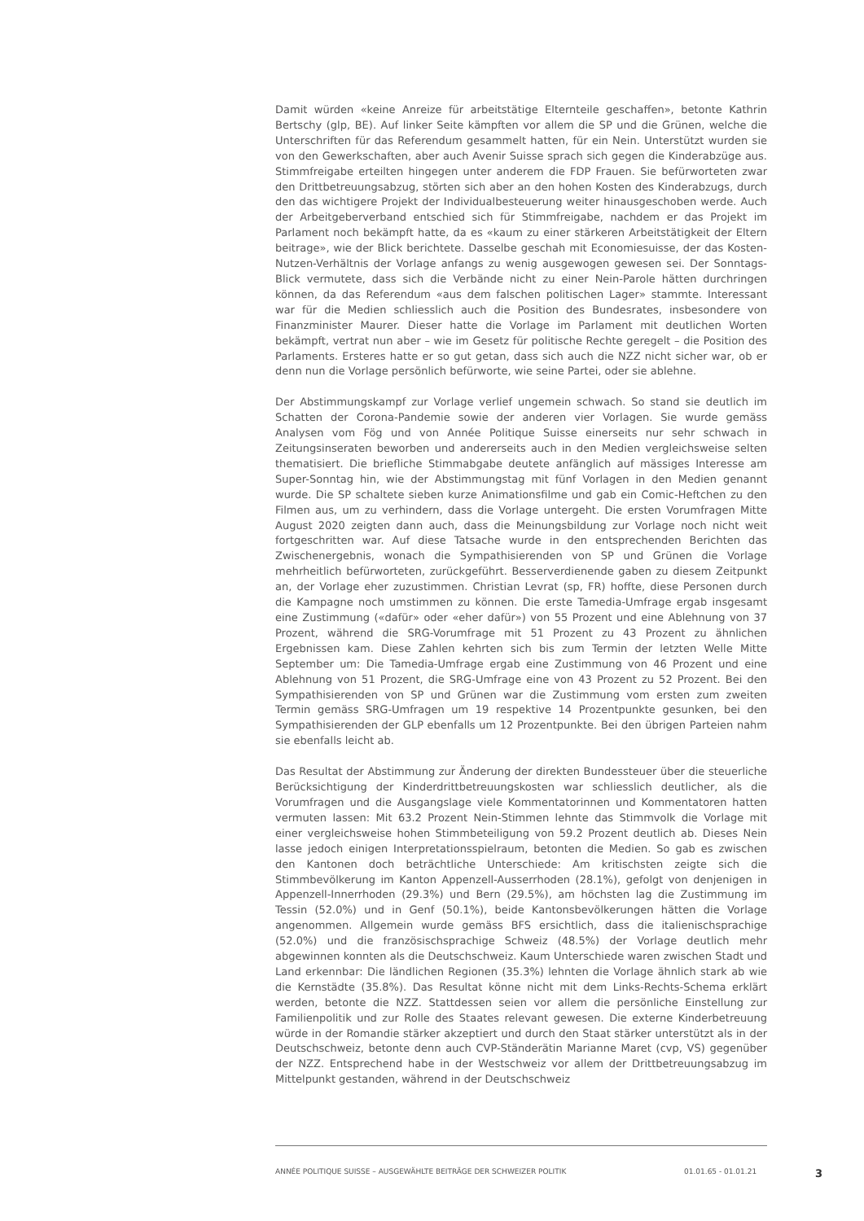Damit würden «keine Anreize für arbeitstätige Elternteile geschaffen», betonte Kathrin Bertschy (glp, BE). Auf linker Seite kämpften vor allem die SP und die Grünen, welche die Unterschriften für das Referendum gesammelt hatten, für ein Nein. Unterstützt wurden sie von den Gewerkschaften, aber auch Avenir Suisse sprach sich gegen die Kinderabzüge aus. Stimmfreigabe erteilten hingegen unter anderem die FDP Frauen. Sie befürworteten zwar den Drittbetreuungsabzug, störten sich aber an den hohen Kosten des Kinderabzugs, durch den das wichtigere Projekt der Individualbesteuerung weiter hinausgeschoben werde. Auch der Arbeitgeberverband entschied sich für Stimmfreigabe, nachdem er das Projekt im Parlament noch bekämpft hatte, da es «kaum zu einer stärkeren Arbeitstätigkeit der Eltern beitrage», wie der Blick berichtete. Dasselbe geschah mit Economiesuisse, der das Kosten-Nutzen-Verhältnis der Vorlage anfangs zu wenig ausgewogen gewesen sei. Der Sonntags-Blick vermutete, dass sich die Verbände nicht zu einer Nein-Parole hätten durchringen können, da das Referendum «aus dem falschen politischen Lager» stammte. Interessant war für die Medien schliesslich auch die Position des Bundesrates, insbesondere von Finanzminister Maurer. Dieser hatte die Vorlage im Parlament mit deutlichen Worten bekämpft, vertrat nun aber – wie im Gesetz für politische Rechte geregelt – die Position des Parlaments. Ersteres hatte er so gut getan, dass sich auch die NZZ nicht sicher war, ob er denn nun die Vorlage persönlich befürworte, wie seine Partei, oder sie ablehne.
Der Abstimmungskampf zur Vorlage verlief ungemein schwach. So stand sie deutlich im Schatten der Corona-Pandemie sowie der anderen vier Vorlagen. Sie wurde gemäss Analysen vom Fög und von Année Politique Suisse einerseits nur sehr schwach in Zeitungsinseraten beworben und andererseits auch in den Medien vergleichsweise selten thematisiert. Die briefliche Stimmabgabe deutete anfänglich auf mässiges Interesse am Super-Sonntag hin, wie der Abstimmungstag mit fünf Vorlagen in den Medien genannt wurde. Die SP schaltete sieben kurze Animationsfilme und gab ein Comic-Heftchen zu den Filmen aus, um zu verhindern, dass die Vorlage untergeht. Die ersten Vorumfragen Mitte August 2020 zeigten dann auch, dass die Meinungsbildung zur Vorlage noch nicht weit fortgeschritten war. Auf diese Tatsache wurde in den entsprechenden Berichten das Zwischenergebnis, wonach die Sympathisierenden von SP und Grünen die Vorlage mehrheitlich befürworteten, zurückgeführt. Besserverdienende gaben zu diesem Zeitpunkt an, der Vorlage eher zuzustimmen. Christian Levrat (sp, FR) hoffte, diese Personen durch die Kampagne noch umstimmen zu können. Die erste Tamedia-Umfrage ergab insgesamt eine Zustimmung («dafür» oder «eher dafür») von 55 Prozent und eine Ablehnung von 37 Prozent, während die SRG-Vorumfrage mit 51 Prozent zu 43 Prozent zu ähnlichen Ergebnissen kam. Diese Zahlen kehrten sich bis zum Termin der letzten Welle Mitte September um: Die Tamedia-Umfrage ergab eine Zustimmung von 46 Prozent und eine Ablehnung von 51 Prozent, die SRG-Umfrage eine von 43 Prozent zu 52 Prozent. Bei den Sympathisierenden von SP und Grünen war die Zustimmung vom ersten zum zweiten Termin gemäss SRG-Umfragen um 19 respektive 14 Prozentpunkte gesunken, bei den Sympathisierenden der GLP ebenfalls um 12 Prozentpunkte. Bei den übrigen Parteien nahm sie ebenfalls leicht ab.
Das Resultat der Abstimmung zur Änderung der direkten Bundessteuer über die steuerliche Berücksichtigung der Kinderdrittbetreuungskosten war schliesslich deutlicher, als die Vorumfragen und die Ausgangslage viele Kommentatorinnen und Kommentatoren hatten vermuten lassen: Mit 63.2 Prozent Nein-Stimmen lehnte das Stimmvolk die Vorlage mit einer vergleichsweise hohen Stimmbeteiligung von 59.2 Prozent deutlich ab. Dieses Nein lasse jedoch einigen Interpretationsspielraum, betonten die Medien. So gab es zwischen den Kantonen doch beträchtliche Unterschiede: Am kritischsten zeigte sich die Stimmbevölkerung im Kanton Appenzell-Ausserrhoden (28.1%), gefolgt von denjenigen in Appenzell-Innerrhoden (29.3%) und Bern (29.5%), am höchsten lag die Zustimmung im Tessin (52.0%) und in Genf (50.1%), beide Kantonsbevölkerungen hätten die Vorlage angenommen. Allgemein wurde gemäss BFS ersichtlich, dass die italienischsprachige (52.0%) und die französischsprachige Schweiz (48.5%) der Vorlage deutlich mehr abgewinnen konnten als die Deutschschweiz. Kaum Unterschiede waren zwischen Stadt und Land erkennbar: Die ländlichen Regionen (35.3%) lehnten die Vorlage ähnlich stark ab wie die Kernstädte (35.8%). Das Resultat könne nicht mit dem Links-Rechts-Schema erklärt werden, betonte die NZZ. Stattdessen seien vor allem die persönliche Einstellung zur Familienpolitik und zur Rolle des Staates relevant gewesen. Die externe Kinderbetreuung würde in der Romandie stärker akzeptiert und durch den Staat stärker unterstützt als in der Deutschschweiz, betonte denn auch CVP-Ständerätin Marianne Maret (cvp, VS) gegenüber der NZZ. Entsprechend habe in der Westschweiz vor allem der Drittbetreuungsabzug im Mittelpunkt gestanden, während in der Deutschschweiz
ANNÉE POLITIQUE SUISSE – AUSGEWÄHLTE BEITRÄGE DER SCHWEIZER POLITIK 01.01.65 - 01.01.21 3